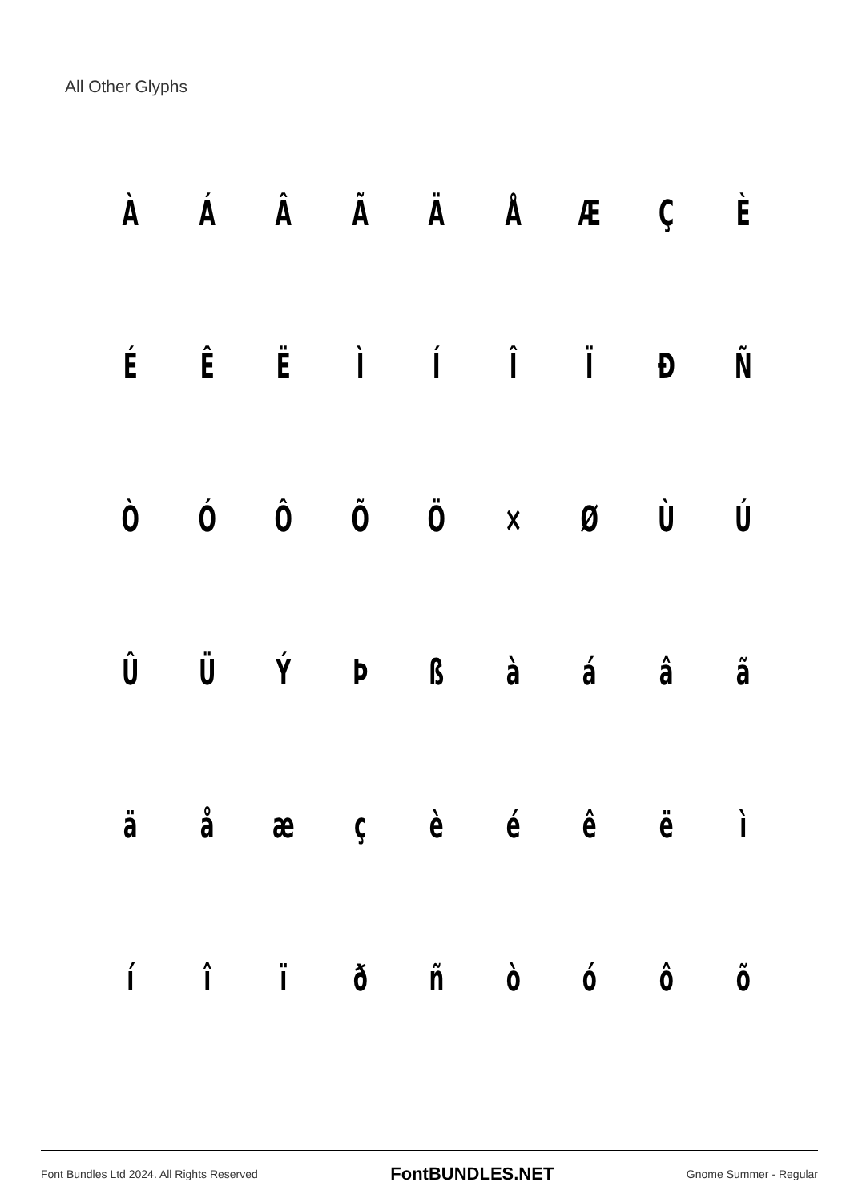All Other Glyphs
ÀÁÂÃÄÅÆÇÈ
ÉÊËÌÍÎÏÐÑ
ÒÓÔÕÖ × ØÙÚ
ÛÜÝÞßàáâã
äåæçèéêëì
íîïðñòóôõ
Font Bundles Ltd 2024. All Rights Reserved FontBUNDLES.NET Gnome Summer - Regular